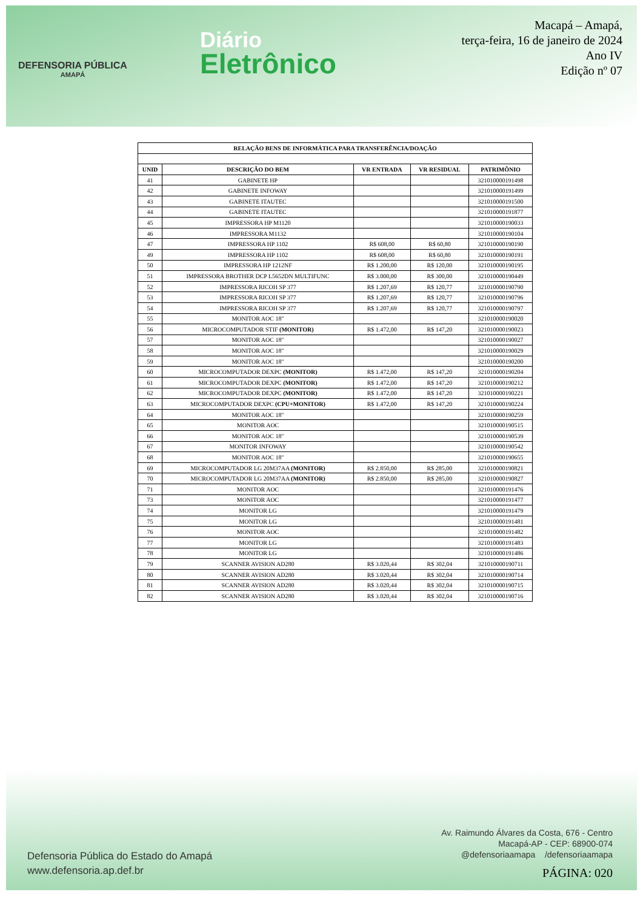DEFENSORIA PÚBLICA
AMAPÁ
Diário
Eletrônico
Macapá – Amapá,
terça-feira, 16 de janeiro de 2024
Ano IV
Edição nº 07
| RELAÇÃO BENS DE INFORMÁTICA PARA TRANSFERÊNCIA/DOAÇÃO | | | | |
| --- | --- | --- | --- | --- |
| UNID | DESCRIÇÃO DO BEM | VR ENTRADA | VR RESIDUAL | PATRIMÔNIO |
| 41 | GABINETE HP | | | 321010000191498 |
| 42 | GABINETE INFOWAY | | | 321010000191499 |
| 43 | GABINETE ITAUTEC | | | 321010000191500 |
| 44 | GABINETE ITAUTEC | | | 321010000191877 |
| 45 | IMPRESSORA HP M1120 | | | 321010000190033 |
| 46 | IMPRESSORA M1132 | | | 321010000190104 |
| 47 | IMPRESSORA HP 1102 | R$ 608,00 | R$ 60,80 | 321010000190190 |
| 49 | IMPRESSORA HP 1102 | R$ 608,00 | R$ 60,80 | 321010000190191 |
| 50 | IMPRESSORA HP 1212NF | R$ 1.200,00 | R$ 120,00 | 321010000190195 |
| 51 | IMPRESSORA BROTHER DCP L5652DN MULTIFUNC | R$ 3.000,00 | R$ 300,00 | 321010000190449 |
| 52 | IMPRESSORA RICOH SP 377 | R$ 1.207,69 | R$ 120,77 | 321010000190790 |
| 53 | IMPRESSORA RICOH SP 377 | R$ 1.207,69 | R$ 120,77 | 321010000190796 |
| 54 | IMPRESSORA RICOH SP 377 | R$ 1.207,69 | R$ 120,77 | 321010000190797 |
| 55 | MONITOR AOC 18" | | | 321010000190020 |
| 56 | MICROCOMPUTADOR STIF (MONITOR) | R$ 1.472,00 | R$ 147,20 | 321010000190023 |
| 57 | MONITOR AOC 18" | | | 321010000190027 |
| 58 | MONITOR AOC 18" | | | 321010000190029 |
| 59 | MONITOR AOC 18" | | | 321010000190200 |
| 60 | MICROCOMPUTADOR DEXPC (MONITOR) | R$ 1.472,00 | R$ 147,20 | 321010000190204 |
| 61 | MICROCOMPUTADOR DEXPC (MONITOR) | R$ 1.472,00 | R$ 147,20 | 321010000190212 |
| 62 | MICROCOMPUTADOR DEXPC (MONITOR) | R$ 1.472,00 | R$ 147,20 | 321010000190221 |
| 63 | MICROCOMPUTADOR DEXPC (CPU+MONITOR) | R$ 1.472,00 | R$ 147,20 | 321010000190224 |
| 64 | MONITOR AOC 18" | | | 321010000190259 |
| 65 | MONITOR AOC | | | 321010000190515 |
| 66 | MONITOR AOC 18" | | | 321010000190539 |
| 67 | MONITOR INFOWAY | | | 321010000190542 |
| 68 | MONITOR AOC 18" | | | 321010000190655 |
| 69 | MICROCOMPUTADOR LG 20M37AA (MONITOR) | R$ 2.850,00 | R$ 285,00 | 321010000190821 |
| 70 | MICROCOMPUTADOR LG 20M37AA (MONITOR) | R$ 2.850,00 | R$ 285,00 | 321010000190827 |
| 71 | MONITOR AOC | | | 321010000191476 |
| 73 | MONITOR AOC | | | 321010000191477 |
| 74 | MONITOR LG | | | 321010000191479 |
| 75 | MONITOR LG | | | 321010000191481 |
| 76 | MONITOR AOC | | | 321010000191482 |
| 77 | MONITOR LG | | | 321010000191483 |
| 78 | MONITOR LG | | | 321010000191486 |
| 79 | SCANNER AVISION AD280 | R$ 3.020,44 | R$ 302,04 | 321010000190711 |
| 80 | SCANNER AVISION AD280 | R$ 3.020,44 | R$ 302,04 | 321010000190714 |
| 81 | SCANNER AVISION AD280 | R$ 3.020,44 | R$ 302,04 | 321010000190715 |
| 82 | SCANNER AVISION AD280 | R$ 3.020,44 | R$ 302,04 | 321010000190716 |
Defensoria Pública do Estado do Amapá
www.defensoria.ap.def.br
Av. Raimundo Álvares da Costa, 676 - Centro
Macapá-AP - CEP: 68900-074
@defensoriaamapa /defensoriaamapa
PÁGINA: 020